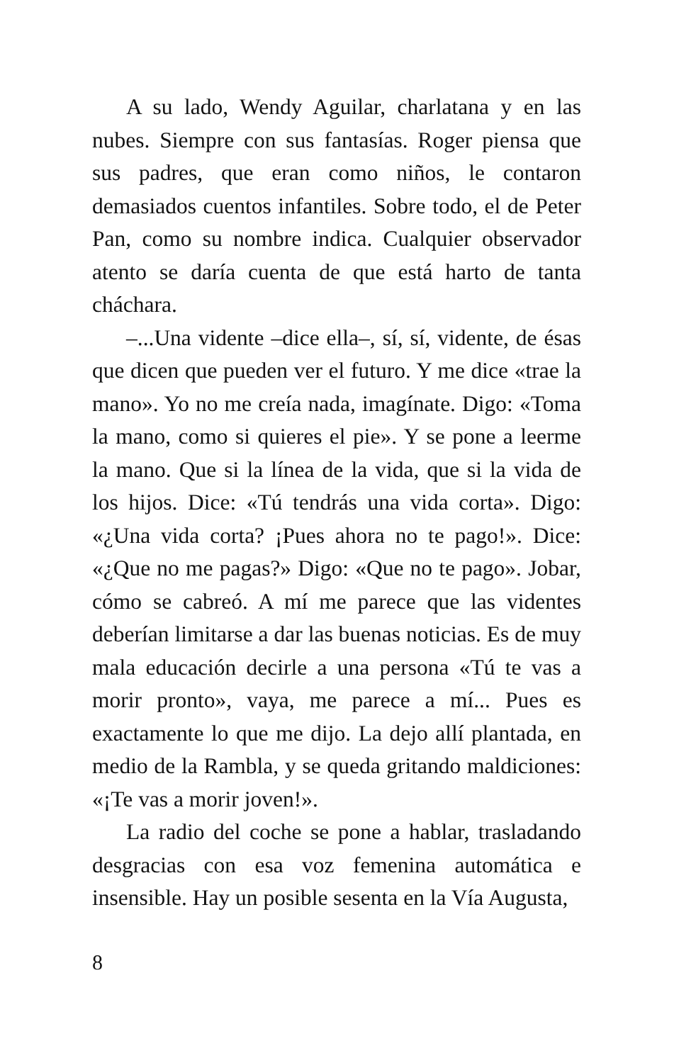A su lado, Wendy Aguilar, charlatana y en las nubes. Siempre con sus fantasías. Roger piensa que sus padres, que eran como niños, le contaron demasiados cuentos infantiles. Sobre todo, el de Peter Pan, como su nombre indica. Cualquier observador atento se daría cuenta de que está harto de tanta cháchara.
–...Una vidente –dice ella–, sí, sí, vidente, de ésas que dicen que pueden ver el futuro. Y me dice «trae la mano». Yo no me creía nada, imagínate. Digo: «Toma la mano, como si quieres el pie». Y se pone a leerme la mano. Que si la línea de la vida, que si la vida de los hijos. Dice: «Tú tendrás una vida corta». Digo: «¿Una vida corta? ¡Pues ahora no te pago!». Dice: «¿Que no me pagas?» Digo: «Que no te pago». Jobar, cómo se cabreó. A mí me parece que las videntes deberían limitarse a dar las buenas noticias. Es de muy mala educación decirle a una persona «Tú te vas a morir pronto», vaya, me parece a mí... Pues es exactamente lo que me dijo. La dejo allí plantada, en medio de la Rambla, y se queda gritando maldiciones: «¡Te vas a morir joven!».
La radio del coche se pone a hablar, trasladando desgracias con esa voz femenina automática e insensible. Hay un posible sesenta en la Vía Augusta,
8